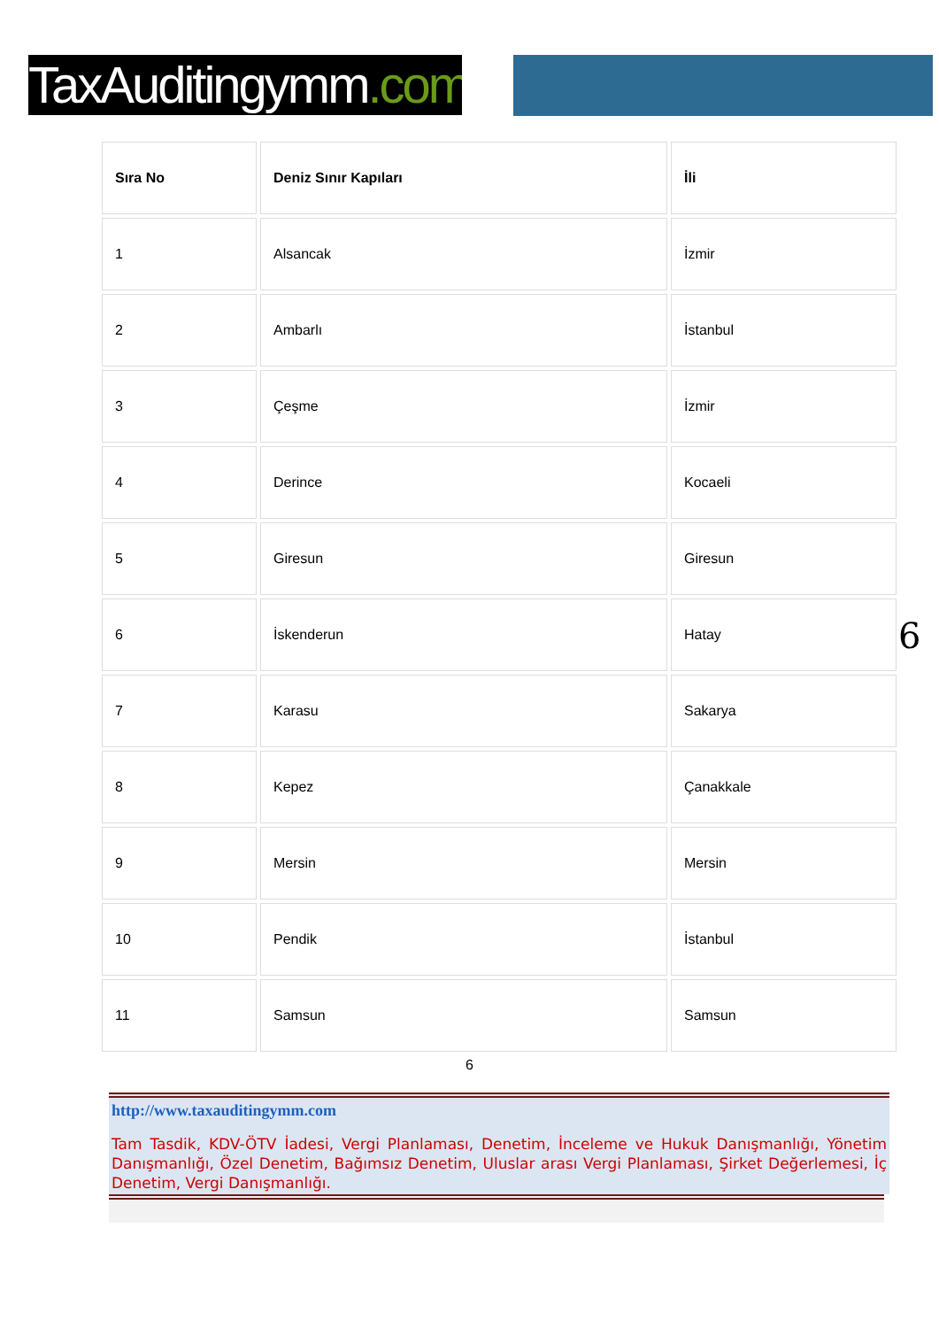TaxAuditingymm.com
| Sıra No | Deniz Sınır Kapıları | İli |
| --- | --- | --- |
| 1 | Alsancak | İzmir |
| 2 | Ambarlı | İstanbul |
| 3 | Çeşme | İzmir |
| 4 | Derince | Kocaeli |
| 5 | Giresun | Giresun |
| 6 | İskenderun | Hatay |
| 7 | Karasu | Sakarya |
| 8 | Kepez | Çanakkale |
| 9 | Mersin | Mersin |
| 10 | Pendik | İstanbul |
| 11 | Samsun | Samsun |
6
6
http://www.taxauditingymm.com
Tam Tasdik, KDV-ÖTV İadesi, Vergi Planlaması, Denetim, İnceleme ve Hukuk Danışmanlığı, Yönetim Danışmanlığı, Özel Denetim, Bağımsız Denetim, Uluslar arası Vergi Planlaması, Şirket Değerlemesi, İç Denetim, Vergi Danışmanlığı.